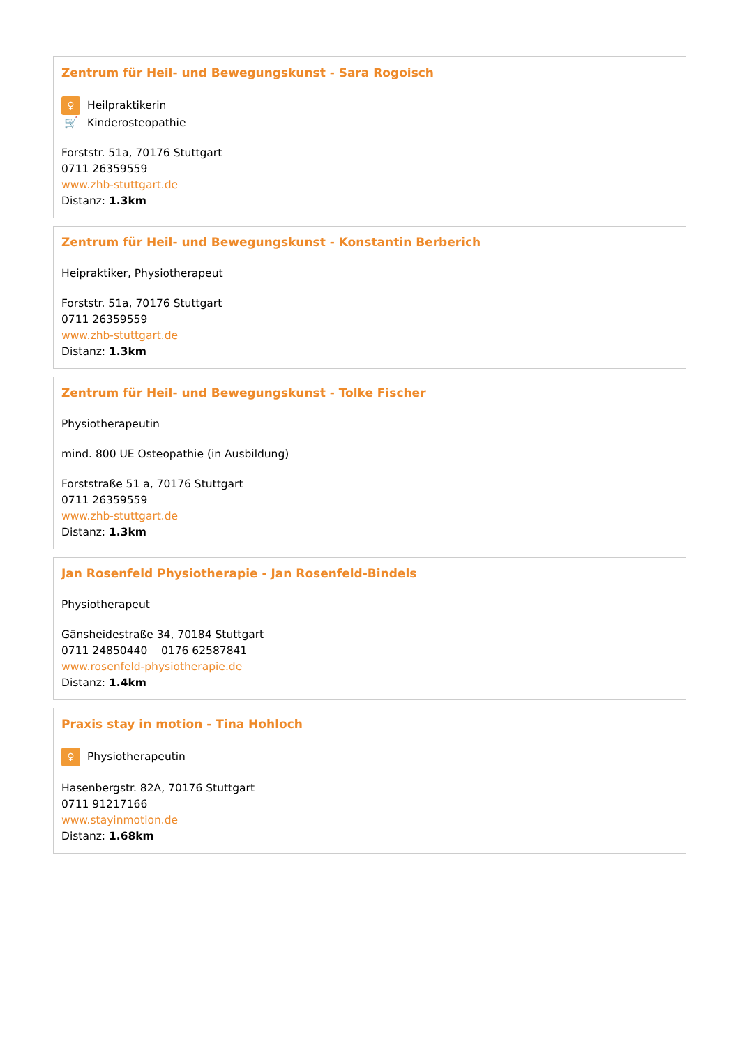Zentrum für Heil- und Bewegungskunst - Sara Rogoisch
♀ Heilpraktikerin
🛒 Kinderosteopathie
Forststr. 51a, 70176 Stuttgart
0711 26359559
www.zhb-stuttgart.de
Distanz: 1.3km
Zentrum für Heil- und Bewegungskunst - Konstantin Berberich
Heipraktiker, Physiotherapeut
Forststr. 51a, 70176 Stuttgart
0711 26359559
www.zhb-stuttgart.de
Distanz: 1.3km
Zentrum für Heil- und Bewegungskunst - Tolke Fischer
Physiotherapeutin
mind. 800 UE Osteopathie (in Ausbildung)
Forststraße 51 a, 70176 Stuttgart
0711 26359559
www.zhb-stuttgart.de
Distanz: 1.3km
Jan Rosenfeld Physiotherapie - Jan Rosenfeld-Bindels
Physiotherapeut
Gänsheidestraße 34, 70184 Stuttgart
0711 24850440 0176 62587841
www.rosenfeld-physiotherapie.de
Distanz: 1.4km
Praxis stay in motion - Tina Hohloch
♀ Physiotherapeutin
Hasenbergstr. 82A, 70176 Stuttgart
0711 91217166
www.stayinmotion.de
Distanz: 1.68km